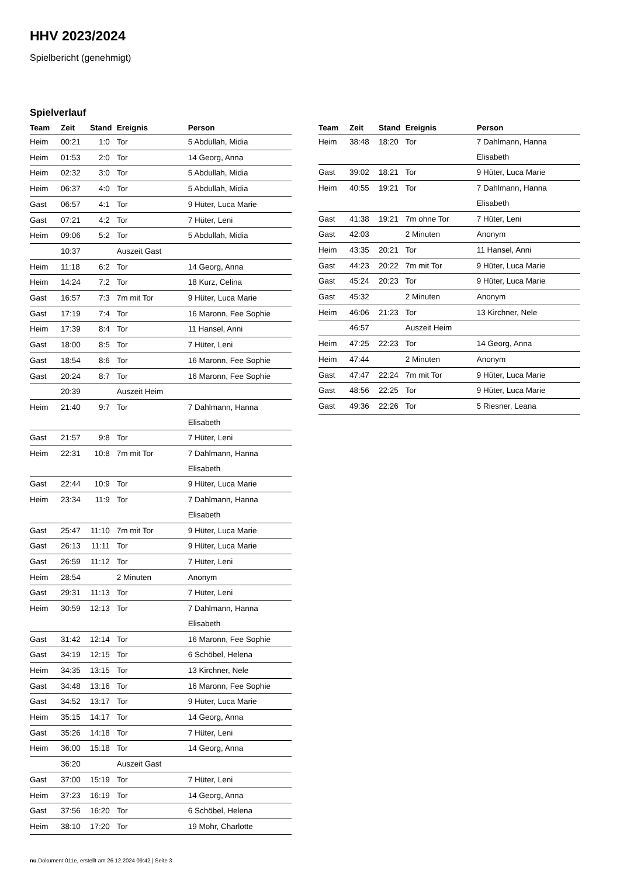HHV 2023/2024
Spielbericht (genehmigt)
Spielverlauf
| Team | Zeit | Stand | Ereignis | Person |
| --- | --- | --- | --- | --- |
| Heim | 00:21 | 1:0 | Tor | 5 Abdullah, Midia |
| Heim | 01:53 | 2:0 | Tor | 14 Georg, Anna |
| Heim | 02:32 | 3:0 | Tor | 5 Abdullah, Midia |
| Heim | 06:37 | 4:0 | Tor | 5 Abdullah, Midia |
| Gast | 06:57 | 4:1 | Tor | 9 Hüter, Luca Marie |
| Gast | 07:21 | 4:2 | Tor | 7 Hüter, Leni |
| Heim | 09:06 | 5:2 | Tor | 5 Abdullah, Midia |
| | 10:37 | | Auszeit Gast | |
| Heim | 11:18 | 6:2 | Tor | 14 Georg, Anna |
| Heim | 14:24 | 7:2 | Tor | 18 Kurz, Celina |
| Gast | 16:57 | 7:3 | 7m mit Tor | 9 Hüter, Luca Marie |
| Gast | 17:19 | 7:4 | Tor | 16 Maronn, Fee Sophie |
| Heim | 17:39 | 8:4 | Tor | 11 Hansel, Anni |
| Gast | 18:00 | 8:5 | Tor | 7 Hüter, Leni |
| Gast | 18:54 | 8:6 | Tor | 16 Maronn, Fee Sophie |
| Gast | 20:24 | 8:7 | Tor | 16 Maronn, Fee Sophie |
| | 20:39 | | Auszeit Heim | |
| Heim | 21:40 | 9:7 | Tor | 7 Dahlmann, Hanna Elisabeth |
| Gast | 21:57 | 9:8 | Tor | 7 Hüter, Leni |
| Heim | 22:31 | 10:8 | 7m mit Tor | 7 Dahlmann, Hanna Elisabeth |
| Gast | 22:44 | 10:9 | Tor | 9 Hüter, Luca Marie |
| Heim | 23:34 | 11:9 | Tor | 7 Dahlmann, Hanna Elisabeth |
| Gast | 25:47 | 11:10 | 7m mit Tor | 9 Hüter, Luca Marie |
| Gast | 26:13 | 11:11 | Tor | 9 Hüter, Luca Marie |
| Gast | 26:59 | 11:12 | Tor | 7 Hüter, Leni |
| Heim | 28:54 | | 2 Minuten | Anonym |
| Gast | 29:31 | 11:13 | Tor | 7 Hüter, Leni |
| Heim | 30:59 | 12:13 | Tor | 7 Dahlmann, Hanna Elisabeth |
| Gast | 31:42 | 12:14 | Tor | 16 Maronn, Fee Sophie |
| Gast | 34:19 | 12:15 | Tor | 6 Schöbel, Helena |
| Heim | 34:35 | 13:15 | Tor | 13 Kirchner, Nele |
| Gast | 34:48 | 13:16 | Tor | 16 Maronn, Fee Sophie |
| Gast | 34:52 | 13:17 | Tor | 9 Hüter, Luca Marie |
| Heim | 35:15 | 14:17 | Tor | 14 Georg, Anna |
| Gast | 35:26 | 14:18 | Tor | 7 Hüter, Leni |
| Heim | 36:00 | 15:18 | Tor | 14 Georg, Anna |
| | 36:20 | | Auszeit Gast | |
| Gast | 37:00 | 15:19 | Tor | 7 Hüter, Leni |
| Heim | 37:23 | 16:19 | Tor | 14 Georg, Anna |
| Gast | 37:56 | 16:20 | Tor | 6 Schöbel, Helena |
| Heim | 38:10 | 17:20 | Tor | 19 Mohr, Charlotte |
| Team | Zeit | Stand | Ereignis | Person |
| --- | --- | --- | --- | --- |
| Heim | 38:48 | 18:20 | Tor | 7 Dahlmann, Hanna Elisabeth |
| Gast | 39:02 | 18:21 | Tor | 9 Hüter, Luca Marie |
| Heim | 40:55 | 19:21 | Tor | 7 Dahlmann, Hanna Elisabeth |
| Gast | 41:38 | 19:21 | 7m ohne Tor | 7 Hüter, Leni |
| Gast | 42:03 | | 2 Minuten | Anonym |
| Heim | 43:35 | 20:21 | Tor | 11 Hansel, Anni |
| Gast | 44:23 | 20:22 | 7m mit Tor | 9 Hüter, Luca Marie |
| Gast | 45:24 | 20:23 | Tor | 9 Hüter, Luca Marie |
| Gast | 45:32 | | 2 Minuten | Anonym |
| Heim | 46:06 | 21:23 | Tor | 13 Kirchner, Nele |
| | 46:57 | | Auszeit Heim | |
| Heim | 47:25 | 22:23 | Tor | 14 Georg, Anna |
| Heim | 47:44 | | 2 Minuten | Anonym |
| Gast | 47:47 | 22:24 | 7m mit Tor | 9 Hüter, Luca Marie |
| Gast | 48:56 | 22:25 | Tor | 9 Hüter, Luca Marie |
| Gast | 49:36 | 22:26 | Tor | 5 Riesner, Leana |
nu.Dokument 011e, erstellt am 26.12.2024 09:42 | Seite 3